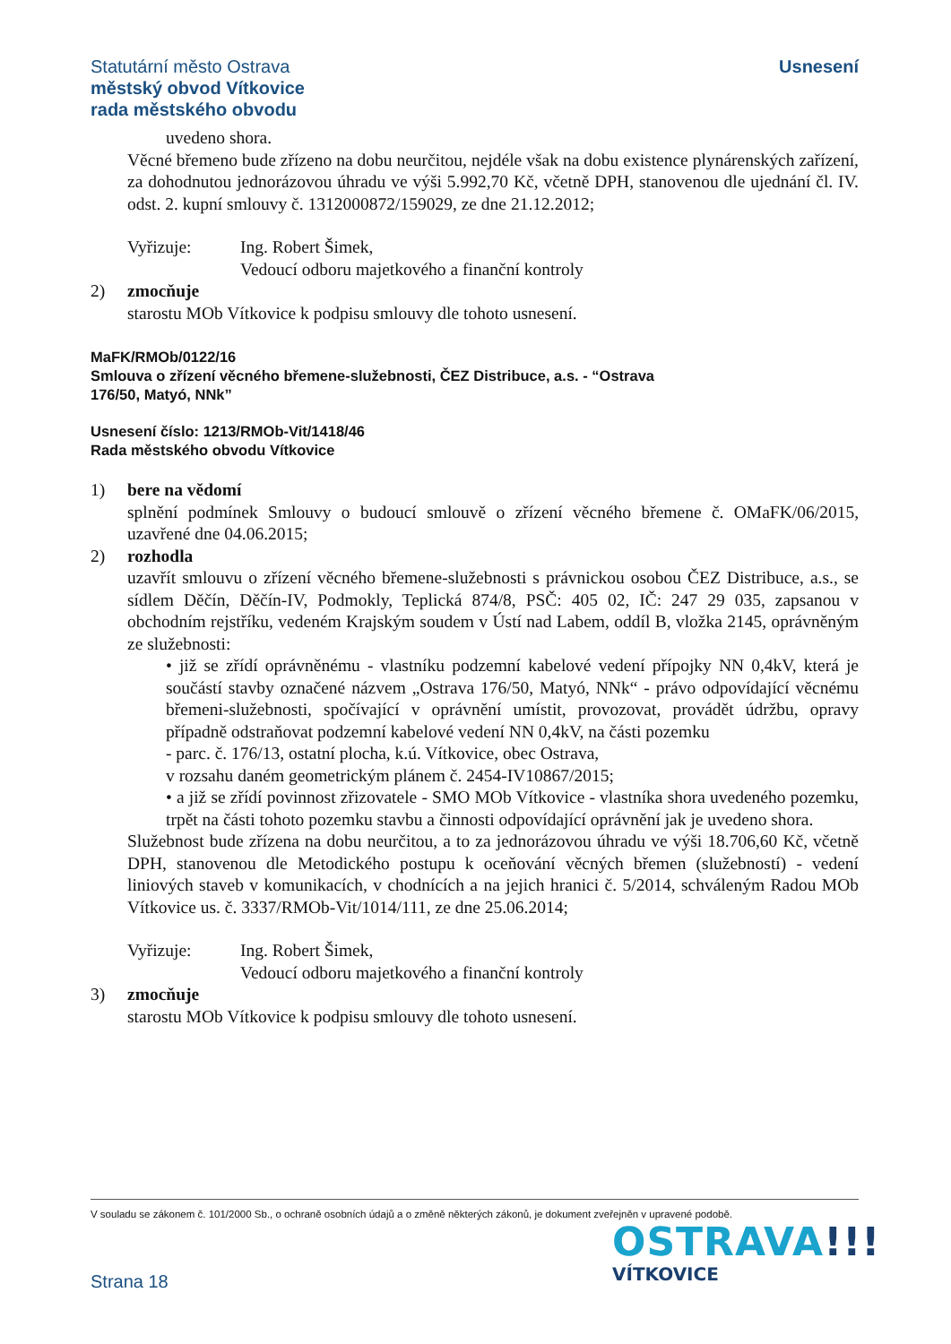Statutární město Ostrava
městský obvod Vítkovice
rada městského obvodu
Usnesení
uvedeno shora.
Věcné břemeno bude zřízeno na dobu neurčitou, nejdéle však na dobu existence plynárenských zařízení, za dohodnutou jednorázovou úhradu ve výši 5.992,70 Kč, včetně DPH, stanovenou dle ujednání čl. IV. odst. 2. kupní smlouvy č. 1312000872/159029, ze dne 21.12.2012;
Vyřizuje: Ing. Robert Šimek,
Vedoucí odboru majetkového a finanční kontroly
2) zmocňuje
starostu MOb Vítkovice k podpisu smlouvy dle tohoto usnesení.
MaFK/RMOb/0122/16
Smlouva o zřízení věcného břemene-služebnosti, ČEZ Distribuce, a.s. - “Ostrava
176/50, Matyó, NNk”
Usnesení číslo: 1213/RMOb-Vit/1418/46
Rada městského obvodu Vítkovice
1) bere na vědomí
splnění podmínek Smlouvy o budoucí smlouvě o zřízení věcného břemene č. OMaFK/06/2015, uzavřené dne 04.06.2015;
2) rozhodla
uzavřít smlouvu o zřízení věcného břemene-služebnosti s právnickou osobou ČEZ Distribuce, a.s., se sídlem Děčín, Děčín-IV, Podmokly, Teplická 874/8, PSČ: 405 02, IČ: 247 29 035, zapsanou v obchodním rejstříku, vedeném Krajským soudem v Ústí nad Labem, oddíl B, vložka 2145, oprávněným ze služebnosti:
• již se zřídí oprávněnému - vlastníku podzemní kabelové vedení přípojky NN 0,4kV, která je součástí stavby označené názvem „Ostrava 176/50, Matyó, NNk“ - právo odpovídající věcnému břemeni-služebnosti, spočívající v oprávnění umístit, provozovat, provádět údržbu, opravy případně odstraňovat podzemní kabelové vedení NN 0,4kV, na části pozemku
- parc. č. 176/13, ostatní plocha, k.ú. Vítkovice, obec Ostrava,
v rozsahu daném geometrickým plánem č. 2454-IV10867/2015;
• a již se zřídí povinnost zřizovatele - SMO MOb Vítkovice - vlastníka shora uvedeného pozemku, trpět na části tohoto pozemku stavbu a činnosti odpovídající oprávnění jak je uvedeno shora.
Služebnost bude zřízena na dobu neurčitou, a to za jednorázovou úhradu ve výši 18.706,60 Kč, včetně DPH, stanovenou dle Metodického postupu k oceňování věcných břemen (služebností) - vedení liniových staveb v komunikacích, v chodnících a na jejich hranici č. 5/2014, schváleným Radou MOb Vítkovice us. č. 3337/RMOb-Vit/1014/111, ze dne 25.06.2014;
Vyřizuje: Ing. Robert Šimek,
Vedoucí odboru majetkového a finanční kontroly
3) zmocňuje
starostu MOb Vítkovice k podpisu smlouvy dle tohoto usnesení.
V souladu se zákonem č. 101/2000 Sb., o ochraně osobních údajů a o změně některých zákonů, je dokument zveřejněn v upravené podobě.
Strana 18
OSTRAVA!!!
VÍTKOVICE